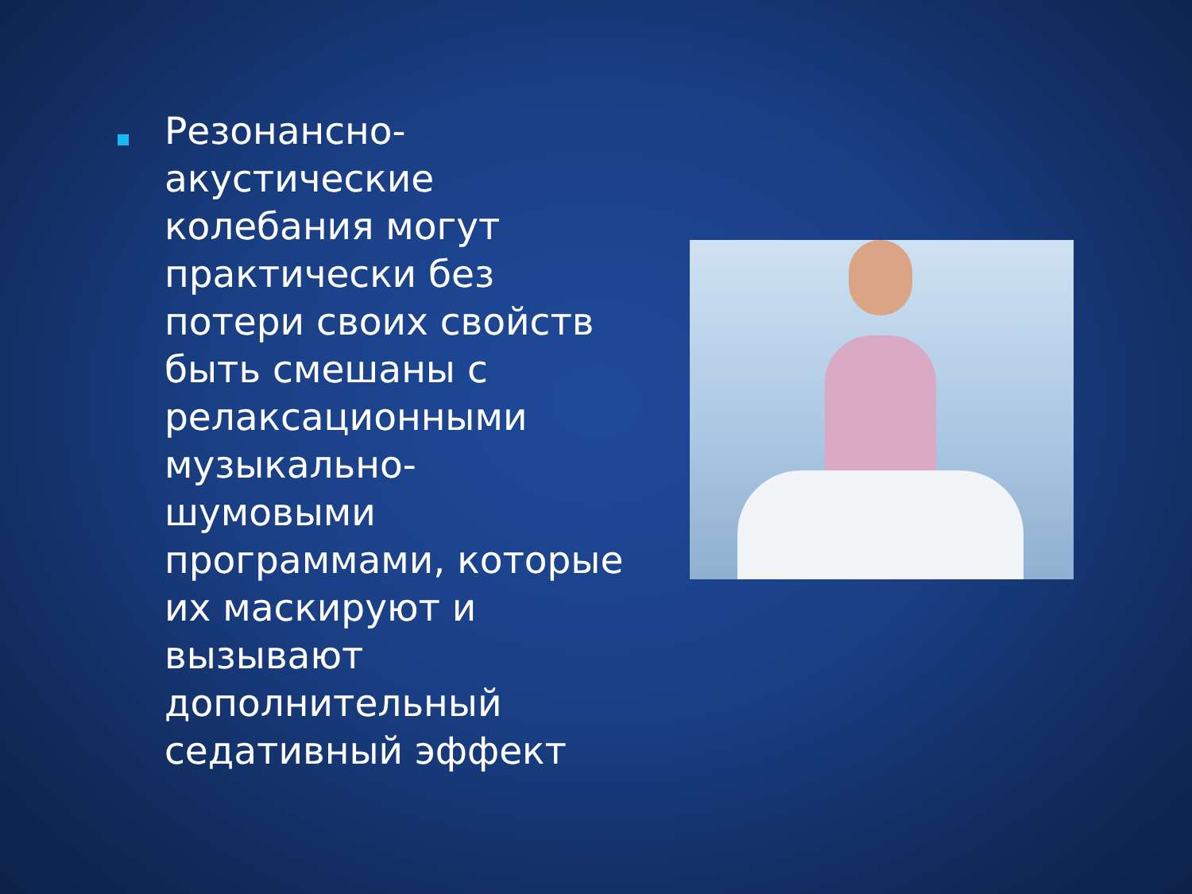Резонансно-акустические колебания могут практически без потери своих свойств быть смешаны с релаксационными музыкально-шумовыми программами, которые их маскируют и вызывают дополнительный седативный эффект